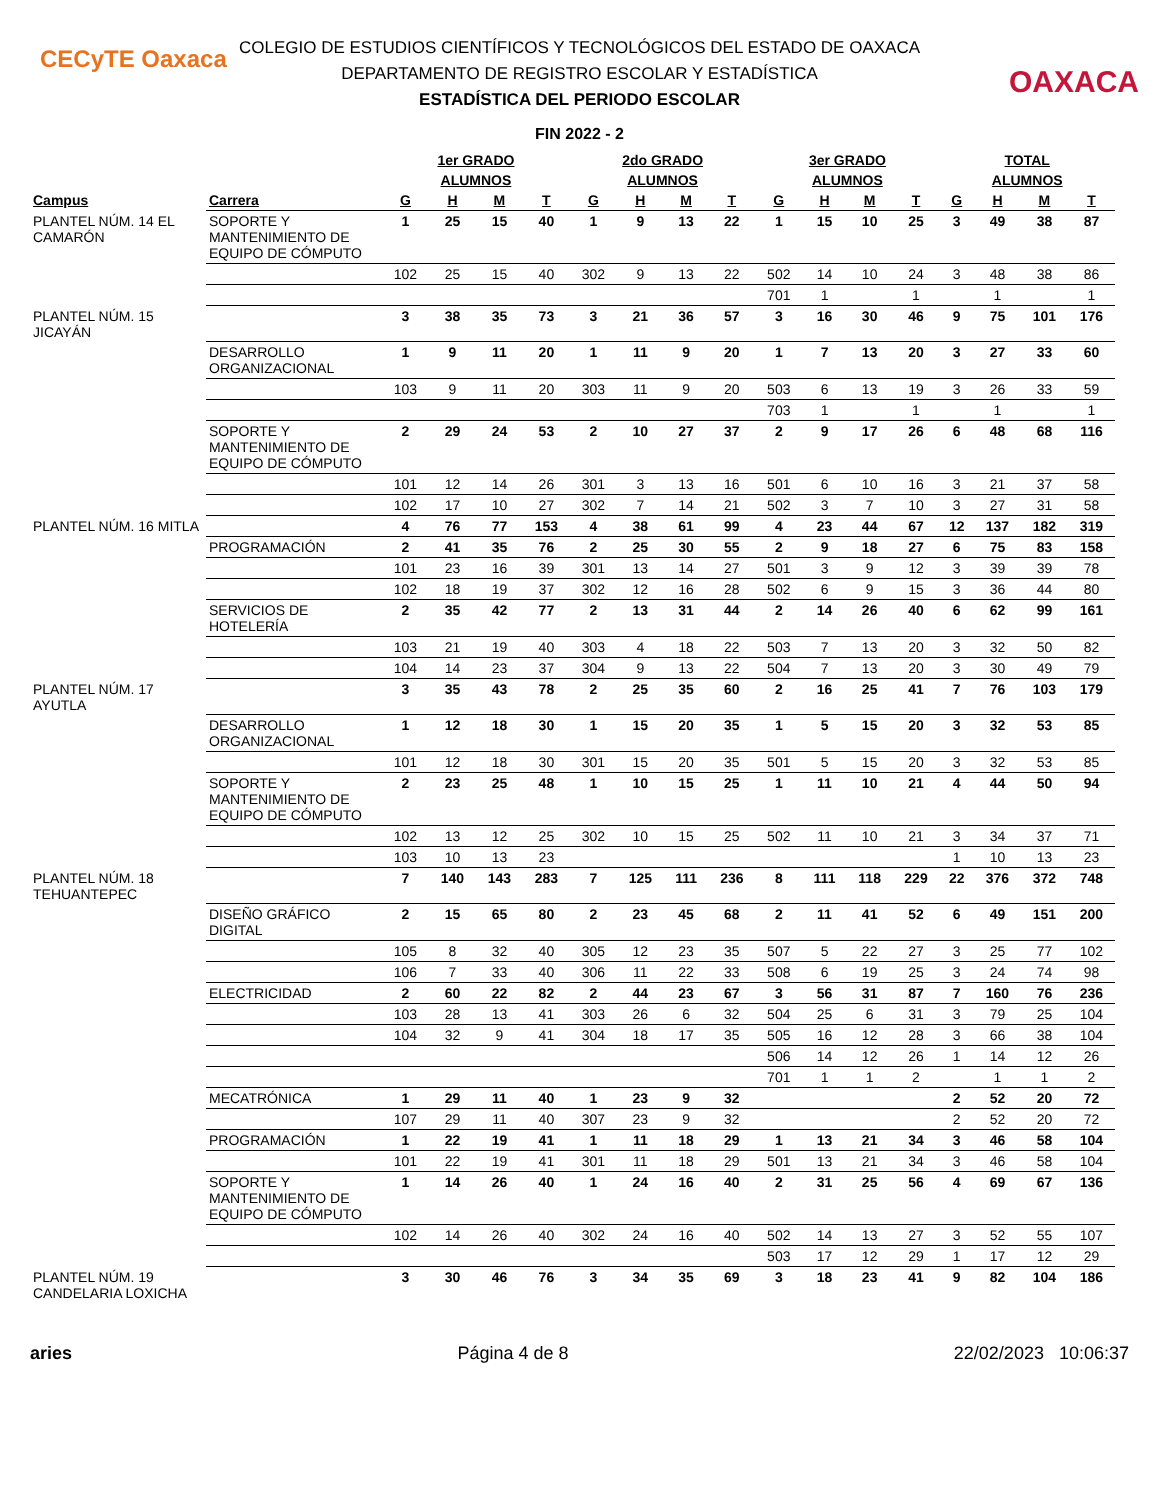CECyTE Oaxaca
OAXACA
COLEGIO DE ESTUDIOS CIENTÍFICOS Y TECNOLÓGICOS DEL ESTADO DE OAXACA
DEPARTAMENTO DE REGISTRO ESCOLAR Y ESTADÍSTICA
ESTADÍSTICA DEL PERIODO ESCOLAR
FIN 2022 - 2
| | | 1er GRADO | | | | 2do GRADO | | | | 3er GRADO | | | | TOTAL | | | |
| --- | --- | --- | --- | --- | --- | --- | --- | --- | --- | --- | --- | --- | --- | --- | --- | --- | --- |
| | | ALUMNOS | | | | ALUMNOS | | | | ALUMNOS | | | | ALUMNOS | | | |
| Campus | Carrera | G | H | M | T | G | H | M | T | G | H | M | T | G | H | M | T |
| PLANTEL NÚM. 14 EL CAMARÓN | SOPORTE Y MANTENIMIENTO DE EQUIPO DE CÓMPUTO | 1 | 25 | 15 | 40 | 1 | 9 | 13 | 22 | 1 | 15 | 10 | 25 | 3 | 49 | 38 | 87 |
| | | 102 | 25 | 15 | 40 | 302 | 9 | 13 | 22 | 502 | 14 | 10 | 24 | 3 | 48 | 38 | 86 |
| | | | | | | | | | | 701 | 1 | | 1 | | 1 | | 1 |
| PLANTEL NÚM. 15 JICAYÁN | | 3 | 38 | 35 | 73 | 3 | 21 | 36 | 57 | 3 | 16 | 30 | 46 | 9 | 75 | 101 | 176 |
| | DESARROLLO ORGANIZACIONAL | 1 | 9 | 11 | 20 | 1 | 11 | 9 | 20 | 1 | 7 | 13 | 20 | 3 | 27 | 33 | 60 |
| | | 103 | 9 | 11 | 20 | 303 | 11 | 9 | 20 | 503 | 6 | 13 | 19 | 3 | 26 | 33 | 59 |
| | | | | | | | | | | 703 | 1 | | 1 | | 1 | | 1 |
| | SOPORTE Y MANTENIMIENTO DE EQUIPO DE CÓMPUTO | 2 | 29 | 24 | 53 | 2 | 10 | 27 | 37 | 2 | 9 | 17 | 26 | 6 | 48 | 68 | 116 |
| | | 101 | 12 | 14 | 26 | 301 | 3 | 13 | 16 | 501 | 6 | 10 | 16 | 3 | 21 | 37 | 58 |
| | | 102 | 17 | 10 | 27 | 302 | 7 | 14 | 21 | 502 | 3 | 7 | 10 | 3 | 27 | 31 | 58 |
| PLANTEL NÚM. 16 MITLA | | 4 | 76 | 77 | 153 | 4 | 38 | 61 | 99 | 4 | 23 | 44 | 67 | 12 | 137 | 182 | 319 |
| | PROGRAMACIÓN | 2 | 41 | 35 | 76 | 2 | 25 | 30 | 55 | 2 | 9 | 18 | 27 | 6 | 75 | 83 | 158 |
| | | 101 | 23 | 16 | 39 | 301 | 13 | 14 | 27 | 501 | 3 | 9 | 12 | 3 | 39 | 39 | 78 |
| | | 102 | 18 | 19 | 37 | 302 | 12 | 16 | 28 | 502 | 6 | 9 | 15 | 3 | 36 | 44 | 80 |
| | SERVICIOS DE HOTELERÍA | 2 | 35 | 42 | 77 | 2 | 13 | 31 | 44 | 2 | 14 | 26 | 40 | 6 | 62 | 99 | 161 |
| | | 103 | 21 | 19 | 40 | 303 | 4 | 18 | 22 | 503 | 7 | 13 | 20 | 3 | 32 | 50 | 82 |
| | | 104 | 14 | 23 | 37 | 304 | 9 | 13 | 22 | 504 | 7 | 13 | 20 | 3 | 30 | 49 | 79 |
| PLANTEL NÚM. 17 AYUTLA | | 3 | 35 | 43 | 78 | 2 | 25 | 35 | 60 | 2 | 16 | 25 | 41 | 7 | 76 | 103 | 179 |
| | DESARROLLO ORGANIZACIONAL | 1 | 12 | 18 | 30 | 1 | 15 | 20 | 35 | 1 | 5 | 15 | 20 | 3 | 32 | 53 | 85 |
| | | 101 | 12 | 18 | 30 | 301 | 15 | 20 | 35 | 501 | 5 | 15 | 20 | 3 | 32 | 53 | 85 |
| | SOPORTE Y MANTENIMIENTO DE EQUIPO DE CÓMPUTO | 2 | 23 | 25 | 48 | 1 | 10 | 15 | 25 | 1 | 11 | 10 | 21 | 4 | 44 | 50 | 94 |
| | | 102 | 13 | 12 | 25 | 302 | 10 | 15 | 25 | 502 | 11 | 10 | 21 | 3 | 34 | 37 | 71 |
| | | 103 | 10 | 13 | 23 | | | | | | | | | 1 | 10 | 13 | 23 |
| PLANTEL NÚM. 18 TEHUANTEPEC | | 7 | 140 | 143 | 283 | 7 | 125 | 111 | 236 | 8 | 111 | 118 | 229 | 22 | 376 | 372 | 748 |
| | DISEÑO GRÁFICO DIGITAL | 2 | 15 | 65 | 80 | 2 | 23 | 45 | 68 | 2 | 11 | 41 | 52 | 6 | 49 | 151 | 200 |
| | | 105 | 8 | 32 | 40 | 305 | 12 | 23 | 35 | 507 | 5 | 22 | 27 | 3 | 25 | 77 | 102 |
| | | 106 | 7 | 33 | 40 | 306 | 11 | 22 | 33 | 508 | 6 | 19 | 25 | 3 | 24 | 74 | 98 |
| | ELECTRICIDAD | 2 | 60 | 22 | 82 | 2 | 44 | 23 | 67 | 3 | 56 | 31 | 87 | 7 | 160 | 76 | 236 |
| | | 103 | 28 | 13 | 41 | 303 | 26 | 6 | 32 | 504 | 25 | 6 | 31 | 3 | 79 | 25 | 104 |
| | | 104 | 32 | 9 | 41 | 304 | 18 | 17 | 35 | 505 | 16 | 12 | 28 | 3 | 66 | 38 | 104 |
| | | | | | | | | | | 506 | 14 | 12 | 26 | 1 | 14 | 12 | 26 |
| | | | | | | | | | | 701 | 1 | 1 | 2 | | 1 | 1 | 2 |
| | MECATRÓNICA | 1 | 29 | 11 | 40 | 1 | 23 | 9 | 32 | | | | | 2 | 52 | 20 | 72 |
| | | 107 | 29 | 11 | 40 | 307 | 23 | 9 | 32 | | | | | 2 | 52 | 20 | 72 |
| | PROGRAMACIÓN | 1 | 22 | 19 | 41 | 1 | 11 | 18 | 29 | 1 | 13 | 21 | 34 | 3 | 46 | 58 | 104 |
| | | 101 | 22 | 19 | 41 | 301 | 11 | 18 | 29 | 501 | 13 | 21 | 34 | 3 | 46 | 58 | 104 |
| | SOPORTE Y MANTENIMIENTO DE EQUIPO DE CÓMPUTO | 1 | 14 | 26 | 40 | 1 | 24 | 16 | 40 | 2 | 31 | 25 | 56 | 4 | 69 | 67 | 136 |
| | | 102 | 14 | 26 | 40 | 302 | 24 | 16 | 40 | 502 | 14 | 13 | 27 | 3 | 52 | 55 | 107 |
| | | | | | | | | | | 503 | 17 | 12 | 29 | 1 | 17 | 12 | 29 |
| PLANTEL NÚM. 19 CANDELARIA LOXICHA | | 3 | 30 | 46 | 76 | 3 | 34 | 35 | 69 | 3 | 18 | 23 | 41 | 9 | 82 | 104 | 186 |
aries Página 4 de 8 22/02/2023 10:06:37